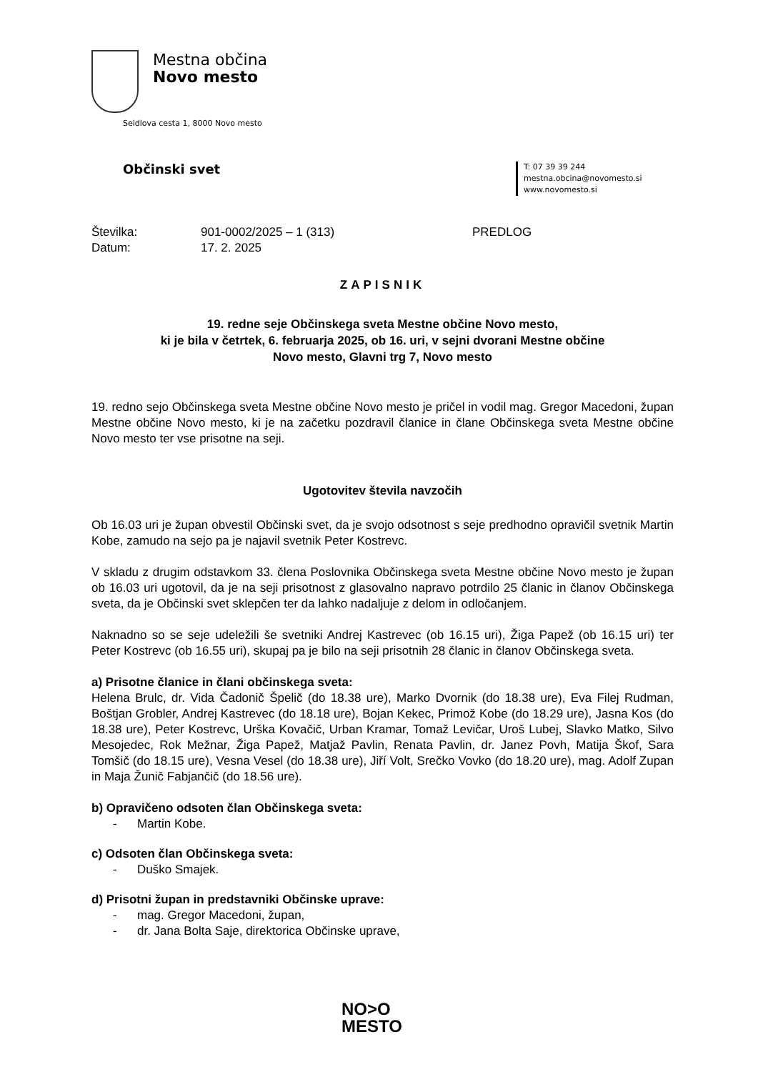Mestna občina
Novo mesto
Seidlova cesta 1, 8000 Novo mesto
Občinski svet
T: 07 39 39 244
mestna.obcina@novomesto.si
www.novomesto.si
Številka:
901-0002/2025 – 1 (313)
PREDLOG
Datum:
17. 2. 2025
ZAPISNIK
19. redne seje Občinskega sveta Mestne občine Novo mesto,
ki je bila v četrtek, 6. februarja 2025, ob 16. uri, v sejni dvorani Mestne občine
Novo mesto, Glavni trg 7, Novo mesto
19. redno sejo Občinskega sveta Mestne občine Novo mesto je pričel in vodil mag. Gregor Macedoni, župan Mestne občine Novo mesto, ki je na začetku pozdravil članice in člane Občinskega sveta Mestne občine Novo mesto ter vse prisotne na seji.
Ugotovitev števila navzočih
Ob 16.03 uri je župan obvestil Občinski svet, da je svojo odsotnost s seje predhodno opravičil svetnik Martin Kobe, zamudo na sejo pa je najavil svetnik Peter Kostrevc.
V skladu z drugim odstavkom 33. člena Poslovnika Občinskega sveta Mestne občine Novo mesto je župan ob 16.03 uri ugotovil, da je na seji prisotnost z glasovalno napravo potrdilo 25 članic in članov Občinskega sveta, da je Občinski svet sklepčen ter da lahko nadaljuje z delom in odločanjem.
Naknadno so se seje udeležili še svetniki Andrej Kastrevec (ob 16.15 uri), Žiga Papež (ob 16.15 uri) ter Peter Kostrevc (ob 16.55 uri), skupaj pa je bilo na seji prisotnih 28 članic in članov Občinskega sveta.
a) Prisotne članice in člani občinskega sveta:
Helena Brulc, dr. Vida Čadonič Špelič (do 18.38 ure), Marko Dvornik (do 18.38 ure), Eva Filej Rudman, Boštjan Grobler, Andrej Kastrevec (do 18.18 ure), Bojan Kekec, Primož Kobe (do 18.29 ure), Jasna Kos (do 18.38 ure), Peter Kostrevc, Urška Kovačič, Urban Kramar, Tomaž Levičar, Uroš Lubej, Slavko Matko, Silvo Mesojedec, Rok Mežnar, Žiga Papež, Matjaž Pavlin, Renata Pavlin, dr. Janez Povh, Matija Škof, Sara Tomšič (do 18.15 ure), Vesna Vesel (do 18.38 ure), Jiří Volt, Srečko Vovko (do 18.20 ure), mag. Adolf Zupan in Maja Žunič Fabjančič (do 18.56 ure).
b) Opravičeno odsoten član Občinskega sveta:
- Martin Kobe.
c) Odsoten član Občinskega sveta:
- Duško Smajek.
d) Prisotni župan in predstavniki Občinske uprave:
- mag. Gregor Macedoni, župan,
- dr. Jana Bolta Saje, direktorica Občinske uprave,
NO>O
MESTO